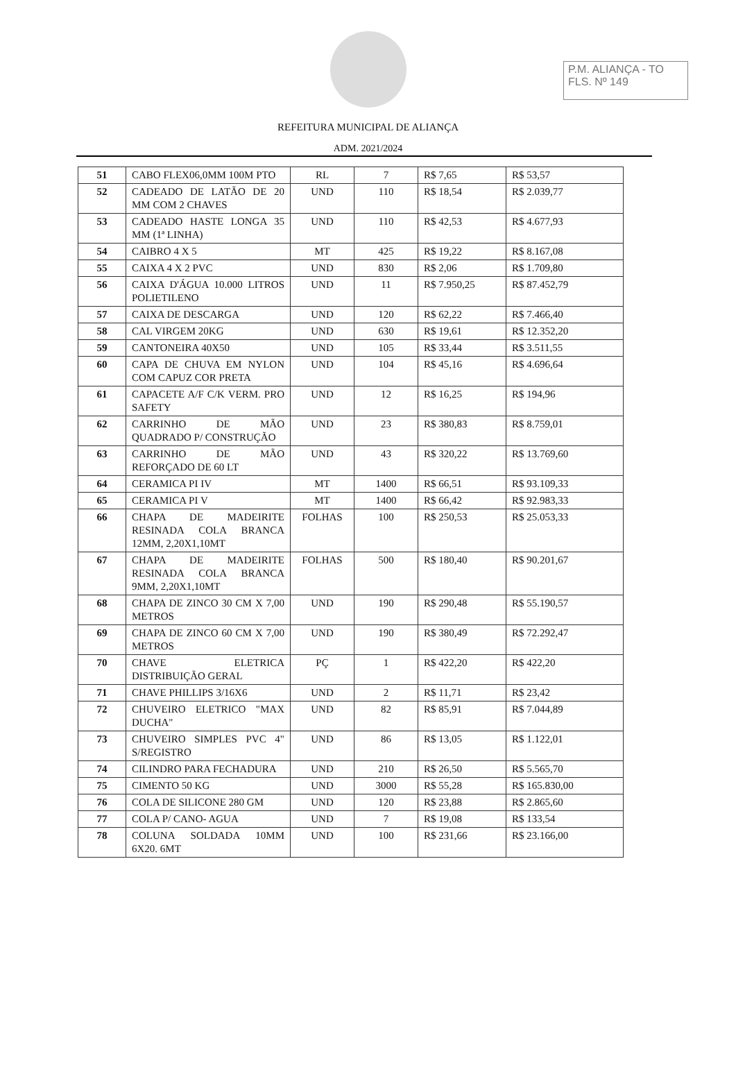P.M. ALIANÇA - TO
FLS. Nº 149
REFEITURA MUNICIPAL DE ALIANÇA
ADM. 2021/2024
| 51 | CABO FLEX06,0MM 100M PTO | RL | 7 | R$ 7,65 | R$ 53,57 |
| 52 | CADEADO DE LATÃO DE 20 MM COM 2 CHAVES | UND | 110 | R$ 18,54 | R$ 2.039,77 |
| 53 | CADEADO HASTE LONGA 35 MM (1ª LINHA) | UND | 110 | R$ 42,53 | R$ 4.677,93 |
| 54 | CAIBRO 4 X 5 | MT | 425 | R$ 19,22 | R$ 8.167,08 |
| 55 | CAIXA 4 X 2 PVC | UND | 830 | R$ 2,06 | R$ 1.709,80 |
| 56 | CAIXA D'ÁGUA 10.000 LITROS POLIETILENO | UND | 11 | R$ 7.950,25 | R$ 87.452,79 |
| 57 | CAIXA DE DESCARGA | UND | 120 | R$ 62,22 | R$ 7.466,40 |
| 58 | CAL VIRGEM 20KG | UND | 630 | R$ 19,61 | R$ 12.352,20 |
| 59 | CANTONEIRA 40X50 | UND | 105 | R$ 33,44 | R$ 3.511,55 |
| 60 | CAPA DE CHUVA EM NYLON COM CAPUZ COR PRETA | UND | 104 | R$ 45,16 | R$ 4.696,64 |
| 61 | CAPACETE A/F C/K VERM. PRO SAFETY | UND | 12 | R$ 16,25 | R$ 194,96 |
| 62 | CARRINHO DE MÃO QUADRADO P/ CONSTRUÇÃO | UND | 23 | R$ 380,83 | R$ 8.759,01 |
| 63 | CARRINHO DE MÃO REFORÇADO DE 60 LT | UND | 43 | R$ 320,22 | R$ 13.769,60 |
| 64 | CERAMICA PI IV | MT | 1400 | R$ 66,51 | R$ 93.109,33 |
| 65 | CERAMICA PI V | MT | 1400 | R$ 66,42 | R$ 92.983,33 |
| 66 | CHAPA DE MADEIRITE RESINADA COLA BRANCA 12MM, 2,20X1,10MT | FOLHAS | 100 | R$ 250,53 | R$ 25.053,33 |
| 67 | CHAPA DE MADEIRITE RESINADA COLA BRANCA 9MM, 2,20X1,10MT | FOLHAS | 500 | R$ 180,40 | R$ 90.201,67 |
| 68 | CHAPA DE ZINCO 30 CM X 7,00 METROS | UND | 190 | R$ 290,48 | R$ 55.190,57 |
| 69 | CHAPA DE ZINCO 60 CM X 7,00 METROS | UND | 190 | R$ 380,49 | R$ 72.292,47 |
| 70 | CHAVE ELETRICA DISTRIBUIÇÃO GERAL | PÇ | 1 | R$ 422,20 | R$ 422,20 |
| 71 | CHAVE PHILLIPS 3/16X6 | UND | 2 | R$ 11,71 | R$ 23,42 |
| 72 | CHUVEIRO ELETRICO "MAX DUCHA" | UND | 82 | R$ 85,91 | R$ 7.044,89 |
| 73 | CHUVEIRO SIMPLES PVC 4" S/REGISTRO | UND | 86 | R$ 13,05 | R$ 1.122,01 |
| 74 | CILINDRO PARA FECHADURA | UND | 210 | R$ 26,50 | R$ 5.565,70 |
| 75 | CIMENTO 50 KG | UND | 3000 | R$ 55,28 | R$ 165.830,00 |
| 76 | COLA DE SILICONE 280 GM | UND | 120 | R$ 23,88 | R$ 2.865,60 |
| 77 | COLA P/ CANO- AGUA | UND | 7 | R$ 19,08 | R$ 133,54 |
| 78 | COLUNA SOLDADA 10MM 6X20. 6MT | UND | 100 | R$ 231,66 | R$ 23.166,00 |